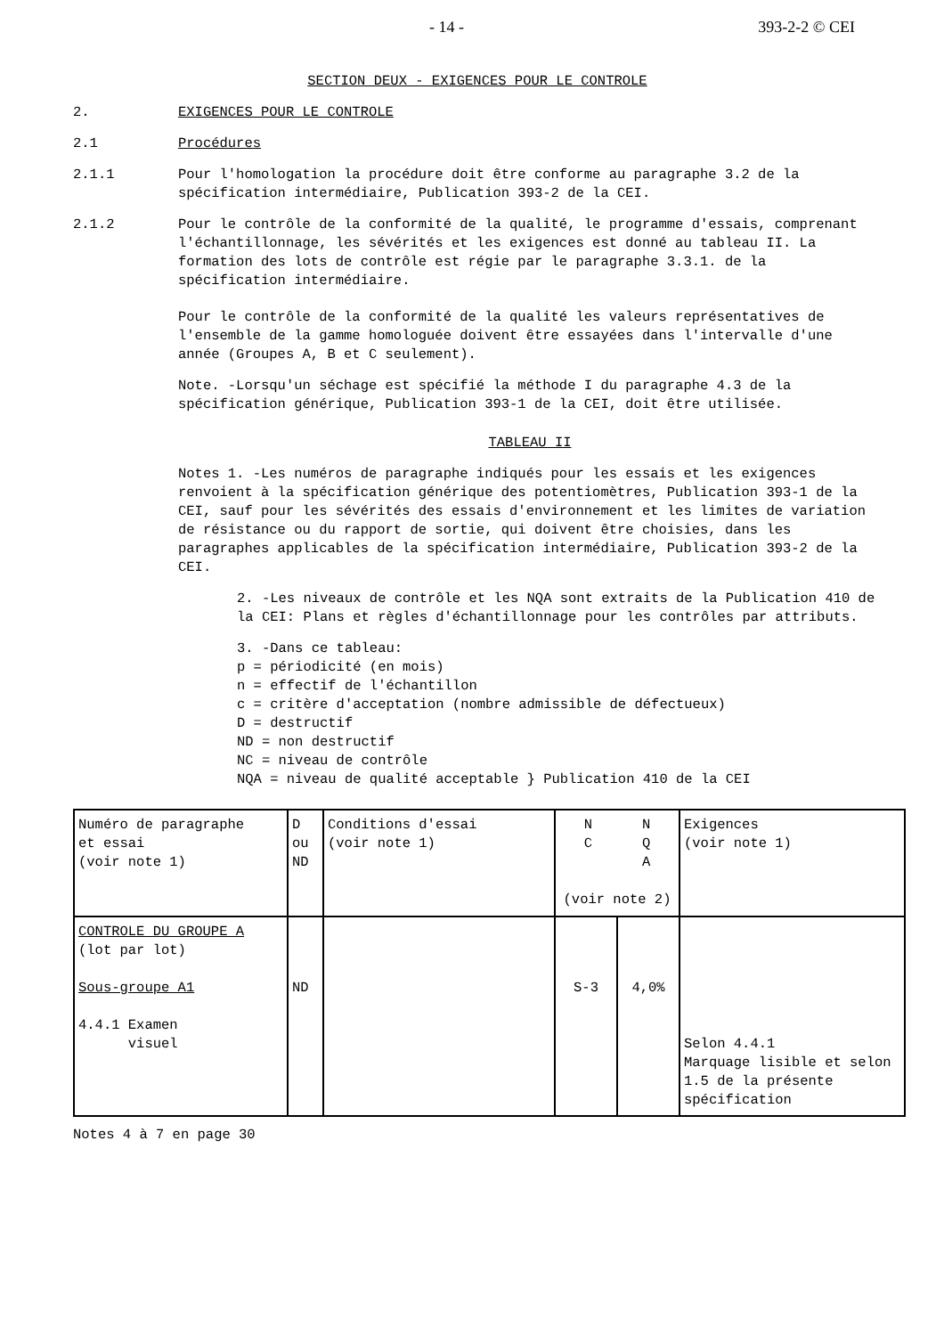- 14 - 393-2-2 © CEI
SECTION DEUX - EXIGENCES POUR LE CONTROLE
2. EXIGENCES POUR LE CONTROLE
2.1 Procédures
2.1.1 Pour l'homologation la procédure doit être conforme au paragraphe 3.2 de la spécification intermédiaire, Publication 393-2 de la CEI.
2.1.2 Pour le contrôle de la conformité de la qualité, le programme d'essais, comprenant l'échantillonnage, les sévérités et les exigences est donné au tableau II. La formation des lots de contrôle est régie par le paragraphe 3.3.1. de la spécification intermédiaire.
Pour le contrôle de la conformité de la qualité les valeurs représentatives de l'ensemble de la gamme homologuée doivent être essayées dans l'intervalle d'une année (Groupes A, B et C seulement).
Note. -Lorsqu'un séchage est spécifié la méthode I du paragraphe 4.3 de la spécification générique, Publication 393-1 de la CEI, doit être utilisée.
TABLEAU II
Notes 1. -Les numéros de paragraphe indiqués pour les essais et les exigences renvoient à la spécification générique des potentiomètres, Publication 393-1 de la CEI, sauf pour les sévérités des essais d'environnement et les limites de variation de résistance ou du rapport de sortie, qui doivent être choisies, dans les paragraphes applicables de la spécification intermédiaire, Publication 393-2 de la CEI.
2. -Les niveaux de contrôle et les NQA sont extraits de la Publication 410 de la CEI: Plans et règles d'échantillonnage pour les contrôles par attributs.
3. -Dans ce tableau:
p = périodicité (en mois)
n = effectif de l'échantillon
c = critère d'acceptation (nombre admissible de défectueux)
D = destructif
ND = non destructif
NC = niveau de contrôle
NQA = niveau de qualité acceptable } Publication 410 de la CEI
| Numéro de paragraphe et essai (voir note 1) | D ou ND | Conditions d'essai (voir note 1) | N N C Q A (voir note 2) | | Exigences (voir note 1) |
| CONTROLE DU GROUPE A (lot par lot) Sous-groupe A1 4.4.1 Examen visuel | ND | | S-3 | 4,0% | Selon 4.4.1 Marquage lisible et selon 1.5 de la présente spécification |
Notes 4 à 7 en page 30